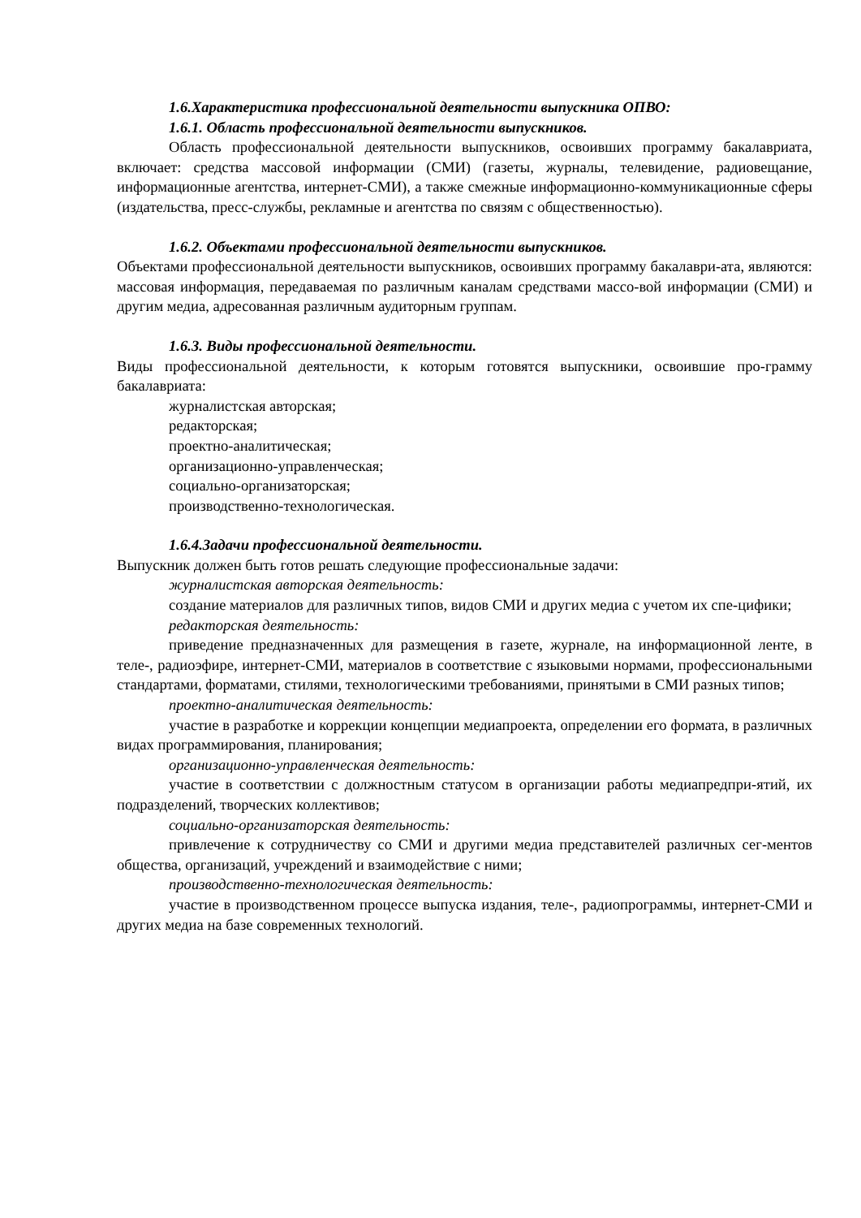1.6.Характеристика профессиональной деятельности выпускника ОПВО:
1.6.1. Область профессиональной деятельности выпускников.
Область профессиональной деятельности выпускников, освоивших программу бакалавриата, включает: средства массовой информации (СМИ) (газеты, журналы, телевидение, радиовещание, информационные агентства, интернет-СМИ), а также смежные информационно-коммуникационные сферы (издательства, пресс-службы, рекламные и агентства по связям с общественностью).
1.6.2. Объектами профессиональной деятельности выпускников.
Объектами профессиональной деятельности выпускников, освоивших программу бакалаври-ата, являются: массовая информация, передаваемая по различным каналам средствами массо-вой информации (СМИ) и другим медиа, адресованная различным аудиторным группам.
1.6.3. Виды профессиональной деятельности.
Виды профессиональной деятельности, к которым готовятся выпускники, освоившие про-грамму бакалавриата:
журналистская авторская;
редакторская;
проектно-аналитическая;
организационно-управленческая;
социально-организаторская;
производственно-технологическая.
1.6.4.Задачи профессиональной деятельности.
Выпускник должен быть готов решать следующие профессиональные задачи:
журналистская авторская деятельность:
создание материалов для различных типов, видов СМИ и других медиа с учетом их спе-цифики;
редакторская деятельность:
приведение предназначенных для размещения в газете, журнале, на информационной ленте, в теле-, радиоэфире, интернет-СМИ, материалов в соответствие с языковыми нормами, профессиональными стандартами, форматами, стилями, технологическими требованиями, принятыми в СМИ разных типов;
проектно-аналитическая деятельность:
участие в разработке и коррекции концепции медиапроекта, определении его формата, в различных видах программирования, планирования;
организационно-управленческая деятельность:
участие в соответствии с должностным статусом в организации работы медиапредпри-ятий, их подразделений, творческих коллективов;
социально-организаторская деятельность:
привлечение к сотрудничеству со СМИ и другими медиа представителей различных сег-ментов общества, организаций, учреждений и взаимодействие с ними;
производственно-технологическая деятельность:
участие в производственном процессе выпуска издания, теле-, радиопрограммы, интернет-СМИ и других медиа на базе современных технологий.